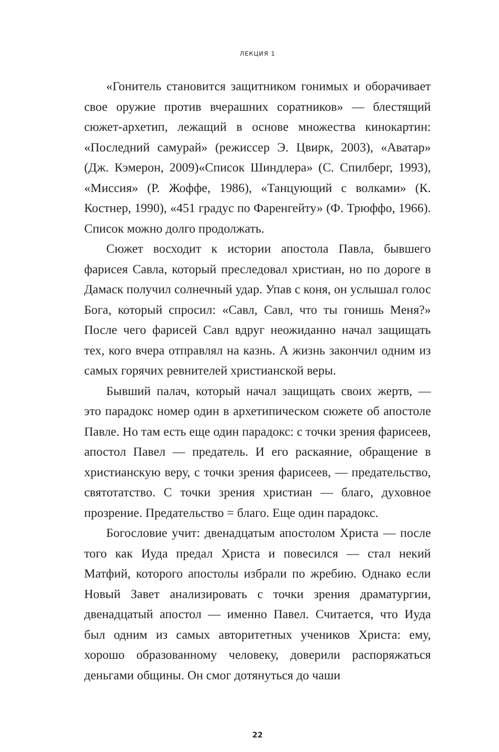ЛЕКЦИЯ 1
«Гонитель становится защитником гонимых и оборачивает свое оружие против вчерашних соратников» — блестящий сюжет-архетип, лежащий в основе множества кинокартин: «Последний самурай» (режиссер Э. Цвирк, 2003), «Аватар» (Дж. Кэмерон, 2009)«Список Шиндлера» (С. Спилберг, 1993), «Миссия» (Р. Жоффе, 1986), «Танцующий с волками» (К. Костнер, 1990), «451 градус по Фаренгейту» (Ф. Трюффо, 1966). Список можно долго продолжать.
Сюжет восходит к истории апостола Павла, бывшего фарисея Савла, который преследовал христиан, но по дороге в Дамаск получил солнечный удар. Упав с коня, он услышал голос Бога, который спросил: «Савл, Савл, что ты гонишь Меня?» После чего фарисей Савл вдруг неожиданно начал защищать тех, кого вчера отправлял на казнь. А жизнь закончил одним из самых горячих ревнителей христианской веры.
Бывший палач, который начал защищать своих жертв, — это парадокс номер один в архетипическом сюжете об апостоле Павле. Но там есть еще один парадокс: с точки зрения фарисеев, апостол Павел — предатель. И его раскаяние, обращение в христианскую веру, с точки зрения фарисеев, — предательство, святотатство. С точки зрения христиан — благо, духовное прозрение. Предательство = благо. Еще один парадокс.
Богословие учит: двенадцатым апостолом Христа — после того как Иуда предал Христа и повесился — стал некий Матфий, которого апостолы избрали по жребию. Однако если Новый Завет анализировать с точки зрения драматургии, двенадцатый апостол — именно Павел. Считается, что Иуда был одним из самых авторитетных учеников Христа: ему, хорошо образованному человеку, доверили распоряжаться деньгами общины. Он смог дотянуться до чаши
22